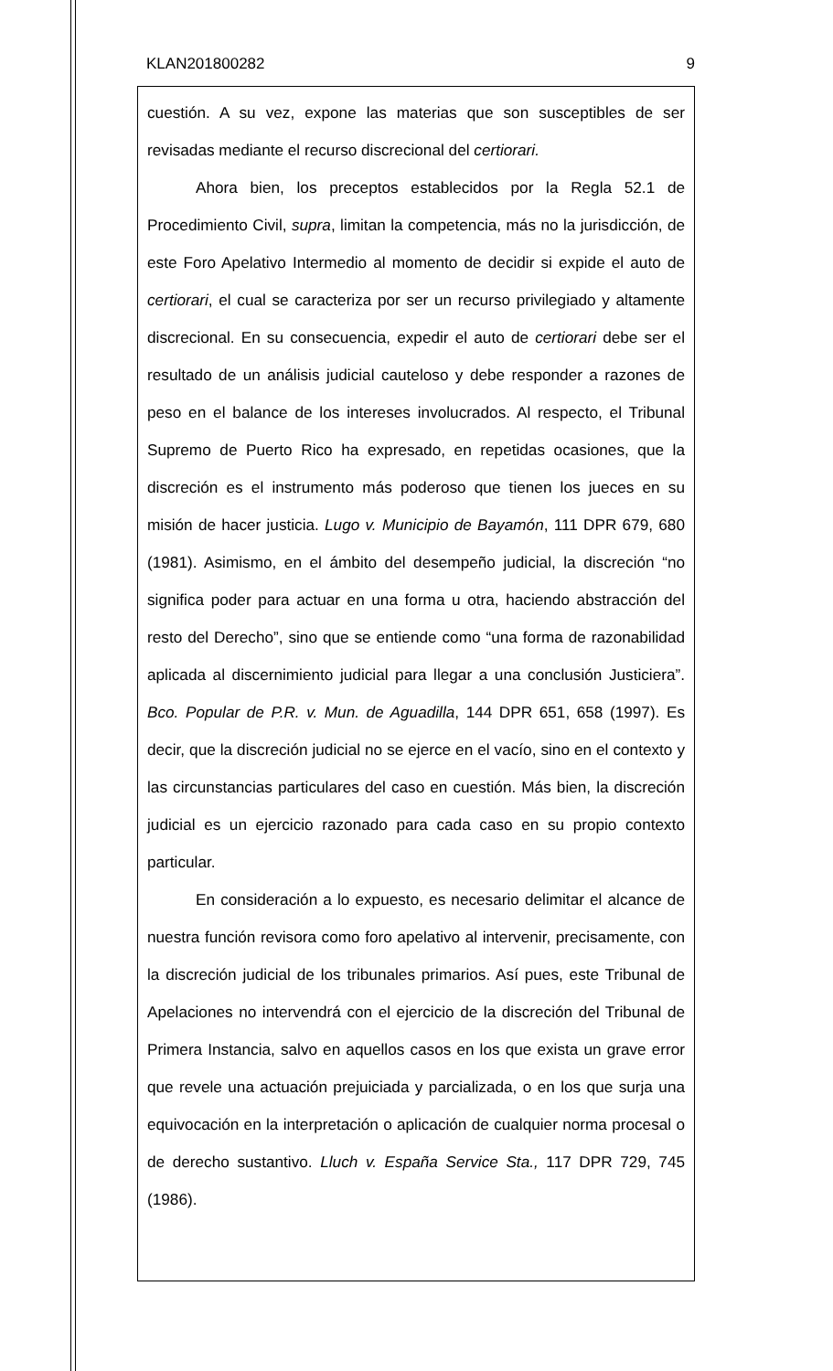KLAN201800282 9
cuestión. A su vez, expone las materias que son susceptibles de ser revisadas mediante el recurso discrecional del certiorari.
Ahora bien, los preceptos establecidos por la Regla 52.1 de Procedimiento Civil, supra, limitan la competencia, más no la jurisdicción, de este Foro Apelativo Intermedio al momento de decidir si expide el auto de certiorari, el cual se caracteriza por ser un recurso privilegiado y altamente discrecional. En su consecuencia, expedir el auto de certiorari debe ser el resultado de un análisis judicial cauteloso y debe responder a razones de peso en el balance de los intereses involucrados. Al respecto, el Tribunal Supremo de Puerto Rico ha expresado, en repetidas ocasiones, que la discreción es el instrumento más poderoso que tienen los jueces en su misión de hacer justicia. Lugo v. Municipio de Bayamón, 111 DPR 679, 680 (1981). Asimismo, en el ámbito del desempeño judicial, la discreción “no significa poder para actuar en una forma u otra, haciendo abstracción del resto del Derecho”, sino que se entiende como “una forma de razonabilidad aplicada al discernimiento judicial para llegar a una conclusión Justiciera”. Bco. Popular de P.R. v. Mun. de Aguadilla, 144 DPR 651, 658 (1997). Es decir, que la discreción judicial no se ejerce en el vacío, sino en el contexto y las circunstancias particulares del caso en cuestión. Más bien, la discreción judicial es un ejercicio razonado para cada caso en su propio contexto particular.
En consideración a lo expuesto, es necesario delimitar el alcance de nuestra función revisora como foro apelativo al intervenir, precisamente, con la discreción judicial de los tribunales primarios. Así pues, este Tribunal de Apelaciones no intervendrá con el ejercicio de la discreción del Tribunal de Primera Instancia, salvo en aquellos casos en los que exista un grave error que revele una actuación prejuiciada y parcializada, o en los que surja una equivocación en la interpretación o aplicación de cualquier norma procesal o de derecho sustantivo. Lluch v. España Service Sta., 117 DPR 729, 745 (1986).